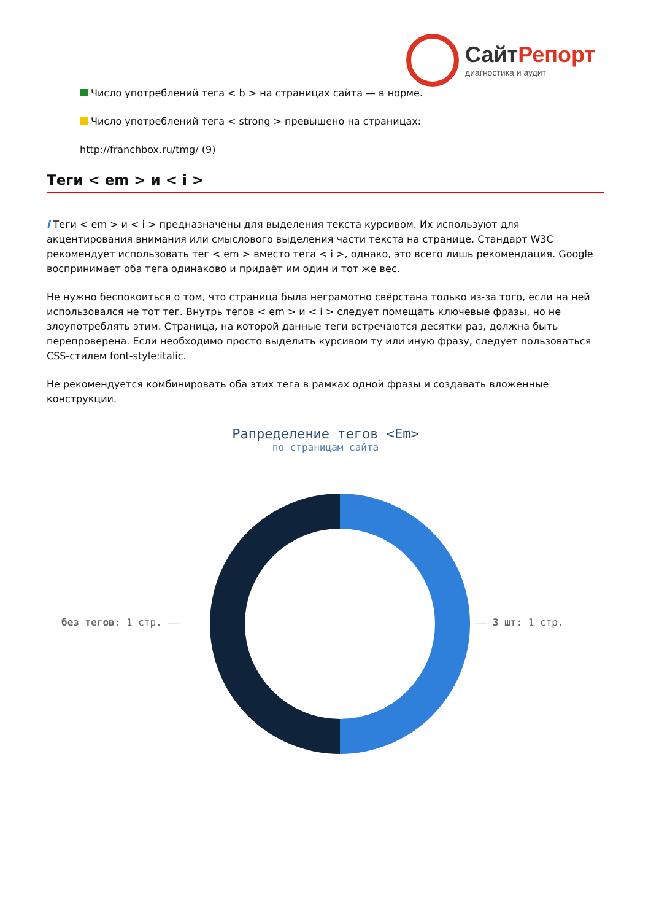СайтРепорт
диагностика и аудит
Число употреблений тега < b > на страницах сайта — в норме.
Число употреблений тега < strong > превышено на страницах:
http://franchbox.ru/tmg/ (9)
Теги < em > и < i >
i Теги < em > и < i > предназначены для выделения текста курсивом. Их используют для акцентирования внимания или смыслового выделения части текста на странице. Стандарт W3C рекомендует использовать тег < em > вместо тега < i >, однако, это всего лишь рекомендация. Google воспринимает оба тега одинаково и придаёт им один и тот же вес.
Не нужно беспокоиться о том, что страница была неграмотно свёрстана только из-за того, если на ней использовался не тот тег. Внутрь тегов < em > и < i > следует помещать ключевые фразы, но не злоупотреблять этим. Страница, на которой данные теги встречаются десятки раз, должна быть перепроверена. Если необходимо просто выделить курсивом ту или иную фразу, следует пользоваться CSS-стилем font-style:italic.
Не рекомендуется комбинировать оба этих тега в рамках одной фразы и создавать вложенные конструкции.
Рапределение тегов <Em>
по страницам сайта
без тегов: 1 стр. —— —— 3 шт: 1 стр.